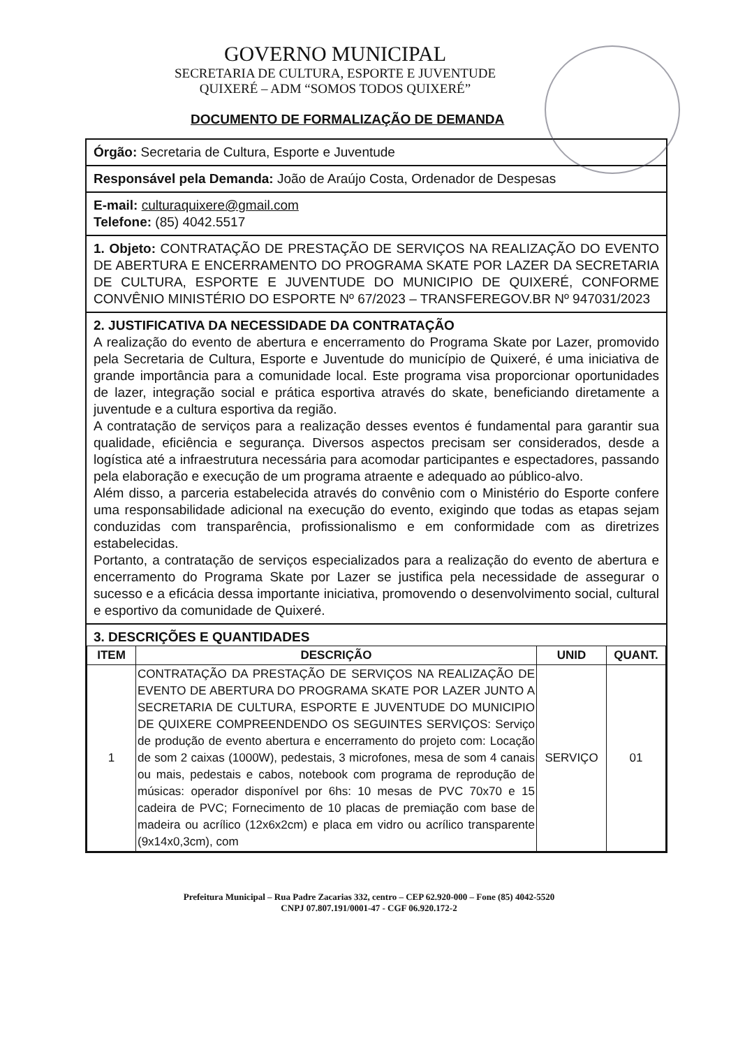GOVERNO MUNICIPAL
SECRETARIA DE CULTURA, ESPORTE E JUVENTUDE
QUIXERÉ – ADM “SOMOS TODOS QUIXERÉ”
DOCUMENTO DE FORMALIZAÇÃO DE DEMANDA
Órgão: Secretaria de Cultura, Esporte e Juventude
Responsável pela Demanda: João de Araújo Costa, Ordenador de Despesas
E-mail: culturaquixere@gmail.com
Telefone: (85) 4042.5517
1. Objeto: CONTRATAÇÃO DE PRESTAÇÃO DE SERVIÇOS NA REALIZAÇÃO DO EVENTO DE ABERTURA E ENCERRAMENTO DO PROGRAMA SKATE POR LAZER DA SECRETARIA DE CULTURA, ESPORTE E JUVENTUDE DO MUNICIPIO DE QUIXERÉ, CONFORME CONVÊNIO MINISTÉRIO DO ESPORTE Nº 67/2023 – TRANSFEREGOV.BR Nº 947031/2023
2. JUSTIFICATIVA DA NECESSIDADE DA CONTRATAÇÃO
A realização do evento de abertura e encerramento do Programa Skate por Lazer, promovido pela Secretaria de Cultura, Esporte e Juventude do município de Quixeré, é uma iniciativa de grande importância para a comunidade local. Este programa visa proporcionar oportunidades de lazer, integração social e prática esportiva através do skate, beneficiando diretamente a juventude e a cultura esportiva da região.
A contratação de serviços para a realização desses eventos é fundamental para garantir sua qualidade, eficiência e segurança. Diversos aspectos precisam ser considerados, desde a logística até a infraestrutura necessária para acomodar participantes e espectadores, passando pela elaboração e execução de um programa atraente e adequado ao público-alvo.
Além disso, a parceria estabelecida através do convênio com o Ministério do Esporte confere uma responsabilidade adicional na execução do evento, exigindo que todas as etapas sejam conduzidas com transparência, profissionalismo e em conformidade com as diretrizes estabelecidas.
Portanto, a contratação de serviços especializados para a realização do evento de abertura e encerramento do Programa Skate por Lazer se justifica pela necessidade de assegurar o sucesso e a eficácia dessa importante iniciativa, promovendo o desenvolvimento social, cultural e esportivo da comunidade de Quixeré.
3. DESCRIÇÕES E QUANTIDADES
| ITEM | DESCRIÇÃO | UNID | QUANT. |
| --- | --- | --- | --- |
| 1 | CONTRATAÇÃO DA PRESTAÇÃO DE SERVIÇOS NA REALIZAÇÃO DE EVENTO DE ABERTURA DO PROGRAMA SKATE POR LAZER JUNTO A SECRETARIA DE CULTURA, ESPORTE E JUVENTUDE DO MUNICIPIO DE QUIXERE COMPREENDENDO OS SEGUINTES SERVIÇOS: Serviço de produção de evento abertura e encerramento do projeto com: Locação de som 2 caixas (1000W), pedestais, 3 microfones, mesa de som 4 canais ou mais, pedestais e cabos, notebook com programa de reprodução de músicas: operador disponível por 6hs: 10 mesas de PVC 70x70 e 15 cadeira de PVC; Fornecimento de 10 placas de premiação com base de madeira ou acrílico (12x6x2cm) e placa em vidro ou acrílico transparente (9x14x0,3cm), com | SERVIÇO | 01 |
Prefeitura Municipal – Rua Padre Zacarias 332, centro – CEP 62.920-000 – Fone (85) 4042-5520
CNPJ 07.807.191/0001-47 - CGF 06.920.172-2